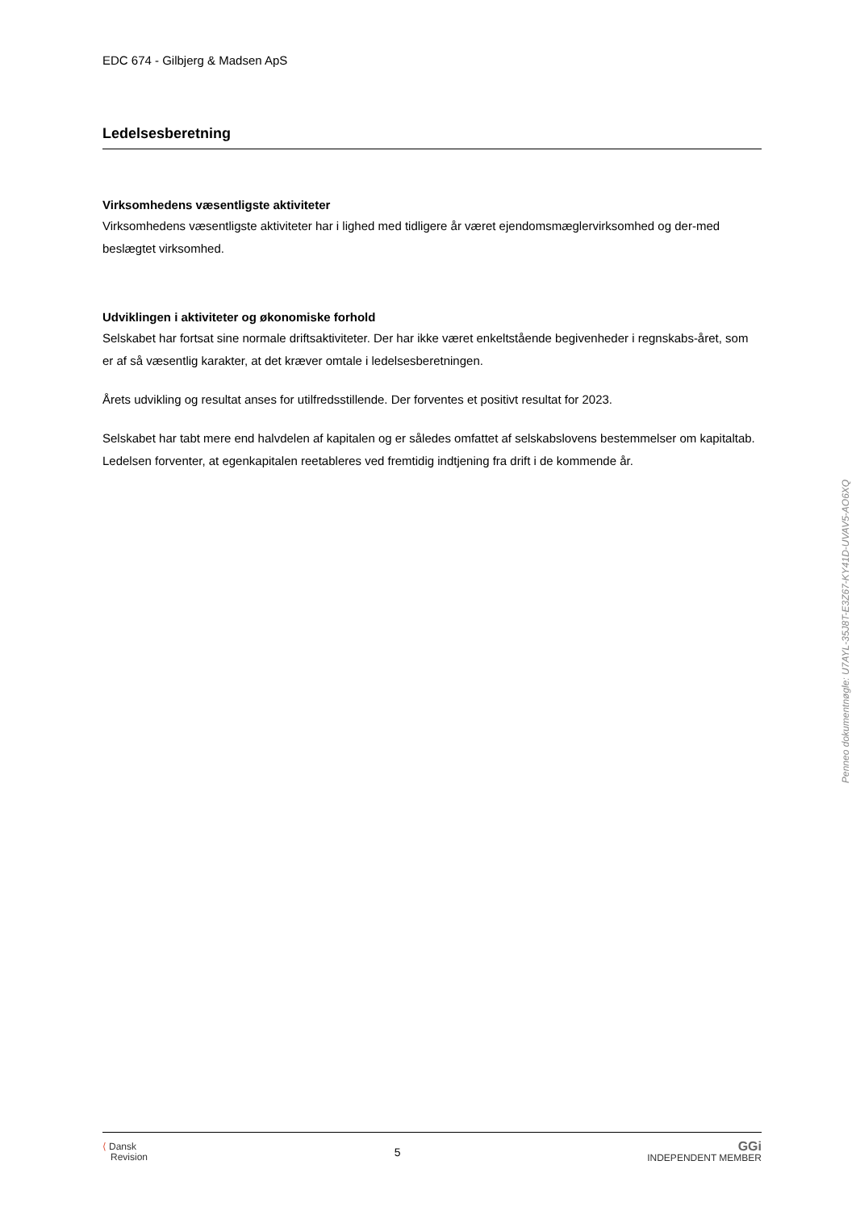EDC 674 - Gilbjerg & Madsen ApS
Ledelsesberetning
Virksomhedens væsentligste aktiviteter
Virksomhedens væsentligste aktiviteter har i lighed med tidligere år været ejendomsmæglervirksomhed og der-med beslægtet virksomhed.
Udviklingen i aktiviteter og økonomiske forhold
Selskabet har fortsat sine normale driftsaktiviteter. Der har ikke været enkeltstående begivenheder i regnskabs-året, som er af så væsentlig karakter, at det kræver omtale i ledelsesberetningen.
Årets udvikling og resultat anses for utilfredsstillende. Der forventes et positivt resultat for 2023.
Selskabet har tabt mere end halvdelen af kapitalen og er således omfattet af selskabslovens bestemmelser om kapitaltab. Ledelsen forventer, at egenkapitalen reetableres ved fremtidig indtjening fra drift i de kommende år.
⟨ Dansk
Revision
5
GGi
INDEPENDENT MEMBER
Penneo dokumentnøgle: U7AYL-35J8T-E3Z67-KY41D-UVAV5-AO6XQ